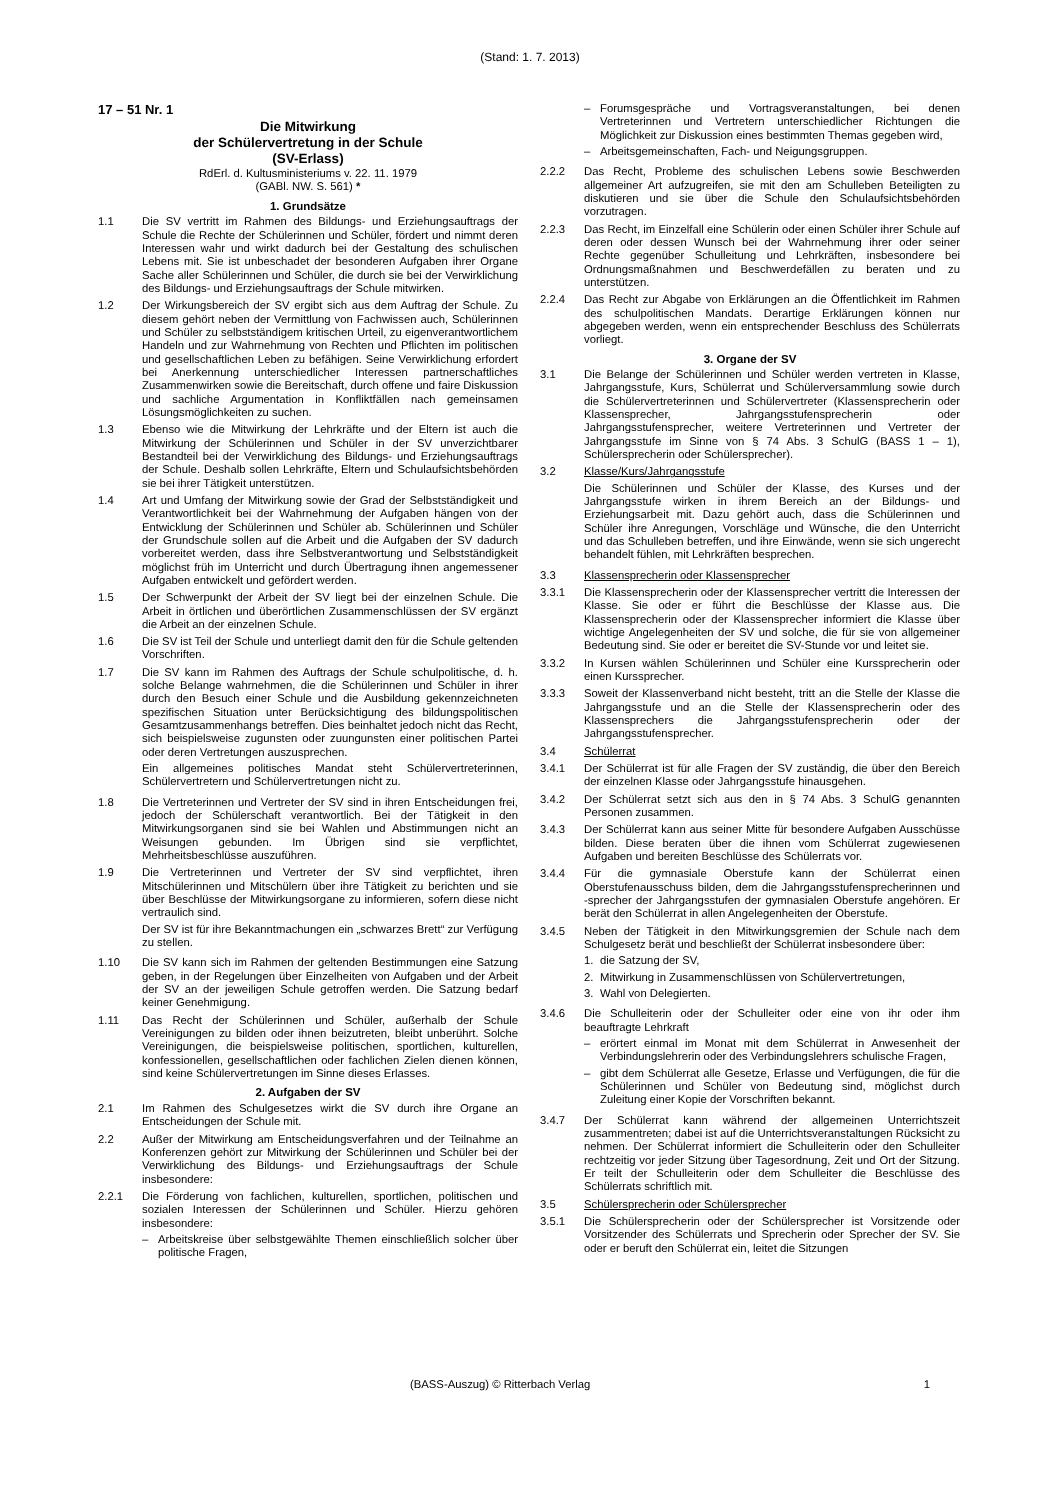(Stand: 1. 7. 2013)
17 – 51 Nr. 1
Die Mitwirkung
der Schülervertretung in der Schule
(SV-Erlass)
RdErl. d. Kultusministeriums v. 22. 11. 1979
(GABl. NW. S. 561) *
1. Grundsätze
1.1 Die SV vertritt im Rahmen des Bildungs- und Erziehungsauftrags der Schule die Rechte der Schülerinnen und Schüler, fördert und nimmt deren Interessen wahr und wirkt dadurch bei der Gestaltung des schulischen Lebens mit. Sie ist unbeschadet der besonderen Aufgaben ihrer Organe Sache aller Schülerinnen und Schüler, die durch sie bei der Verwirklichung des Bildungs- und Erziehungsauftrags der Schule mitwirken.
1.2 Der Wirkungsbereich der SV ergibt sich aus dem Auftrag der Schule. Zu diesem gehört neben der Vermittlung von Fachwissen auch, Schülerinnen und Schüler zu selbstständigem kritischen Urteil, zu eigenverantwortlichem Handeln und zur Wahrnehmung von Rechten und Pflichten im politischen und gesellschaftlichen Leben zu befähigen. Seine Verwirklichung erfordert bei Anerkennung unterschiedlicher Interessen partnerschaftliches Zusammenwirken sowie die Bereitschaft, durch offene und faire Diskussion und sachliche Argumentation in Konfliktfällen nach gemeinsamen Lösungsmöglichkeiten zu suchen.
1.3 Ebenso wie die Mitwirkung der Lehrkräfte und der Eltern ist auch die Mitwirkung der Schülerinnen und Schüler in der SV unverzichtbarer Bestandteil bei der Verwirklichung des Bildungs- und Erziehungsauftrags der Schule. Deshalb sollen Lehrkräfte, Eltern und Schulaufsichtsbehörden sie bei ihrer Tätigkeit unterstützen.
1.4 Art und Umfang der Mitwirkung sowie der Grad der Selbstständigkeit und Verantwortlichkeit bei der Wahrnehmung der Aufgaben hängen von der Entwicklung der Schülerinnen und Schüler ab. Schülerinnen und Schüler der Grundschule sollen auf die Arbeit und die Aufgaben der SV dadurch vorbereitet werden, dass ihre Selbstverantwortung und Selbstständigkeit möglichst früh im Unterricht und durch Übertragung ihnen angemessener Aufgaben entwickelt und gefördert werden.
1.5 Der Schwerpunkt der Arbeit der SV liegt bei der einzelnen Schule. Die Arbeit in örtlichen und überörtlichen Zusammenschlüssen der SV ergänzt die Arbeit an der einzelnen Schule.
1.6 Die SV ist Teil der Schule und unterliegt damit den für die Schule geltenden Vorschriften.
1.7 Die SV kann im Rahmen des Auftrags der Schule schulpolitische, d. h. solche Belange wahrnehmen, die die Schülerinnen und Schüler in ihrer durch den Besuch einer Schule und die Ausbildung gekennzeichneten spezifischen Situation unter Berücksichtigung des bildungspolitischen Gesamtzusammenhangs betreffen. Dies beinhaltet jedoch nicht das Recht, sich beispielsweise zugunsten oder zuungunsten einer politischen Partei oder deren Vertretungen auszusprechen.
Ein allgemeines politisches Mandat steht Schülervertreterinnen, Schülervertretern und Schülervertretungen nicht zu.
1.8 Die Vertreterinnen und Vertreter der SV sind in ihren Entscheidungen frei, jedoch der Schülerschaft verantwortlich. Bei der Tätigkeit in den Mitwirkungsorganen sind sie bei Wahlen und Abstimmungen nicht an Weisungen gebunden. Im Übrigen sind sie verpflichtet, Mehrheitsbeschlüsse auszuführen.
1.9 Die Vertreterinnen und Vertreter der SV sind verpflichtet, ihren Mitschülerinnen und Mitschülern über ihre Tätigkeit zu berichten und sie über Beschlüsse der Mitwirkungsorgane zu informieren, sofern diese nicht vertraulich sind.
Der SV ist für ihre Bekanntmachungen ein „schwarzes Brett“ zur Verfügung zu stellen.
1.10 Die SV kann sich im Rahmen der geltenden Bestimmungen eine Satzung geben, in der Regelungen über Einzelheiten von Aufgaben und der Arbeit der SV an der jeweiligen Schule getroffen werden. Die Satzung bedarf keiner Genehmigung.
1.11 Das Recht der Schülerinnen und Schüler, außerhalb der Schule Vereinigungen zu bilden oder ihnen beizutreten, bleibt unberührt. Solche Vereinigungen, die beispielsweise politischen, sportlichen, kulturellen, konfessionellen, gesellschaftlichen oder fachlichen Zielen dienen können, sind keine Schülervertretungen im Sinne dieses Erlasses.
2. Aufgaben der SV
2.1 Im Rahmen des Schulgesetzes wirkt die SV durch ihre Organe an Entscheidungen der Schule mit.
2.2 Außer der Mitwirkung am Entscheidungsverfahren und der Teilnahme an Konferenzen gehört zur Mitwirkung der Schülerinnen und Schüler bei der Verwirklichung des Bildungs- und Erziehungsauftrags der Schule insbesondere:
2.2.1 Die Förderung von fachlichen, kulturellen, sportlichen, politischen und sozialen Interessen der Schülerinnen und Schüler. Hierzu gehören insbesondere:
– Arbeitskreise über selbstgewählte Themen einschließlich solcher über politische Fragen,
– Forumsgespräche und Vortragsveranstaltungen, bei denen Vertreterinnen und Vertretern unterschiedlicher Richtungen die Möglichkeit zur Diskussion eines bestimmten Themas gegeben wird,
– Arbeitsgemeinschaften, Fach- und Neigungsgruppen.
2.2.2 Das Recht, Probleme des schulischen Lebens sowie Beschwerden allgemeiner Art aufzugreifen, sie mit den am Schulleben Beteiligten zu diskutieren und sie über die Schule den Schulaufsichtsbehörden vorzutragen.
2.2.3 Das Recht, im Einzelfall eine Schülerin oder einen Schüler ihrer Schule auf deren oder dessen Wunsch bei der Wahrnehmung ihrer oder seiner Rechte gegenüber Schulleitung und Lehrkräften, insbesondere bei Ordnungsmaßnahmen und Beschwerdefällen zu beraten und zu unterstützen.
2.2.4 Das Recht zur Abgabe von Erklärungen an die Öffentlichkeit im Rahmen des schulpolitischen Mandats. Derartige Erklärungen können nur abgegeben werden, wenn ein entsprechender Beschluss des Schülerrats vorliegt.
3. Organe der SV
3.1 Die Belange der Schülerinnen und Schüler werden vertreten in Klasse, Jahrgangsstufe, Kurs, Schülerrat und Schülerversammlung sowie durch die Schülervertreterinnen und Schülervertreter (Klassensprecherin oder Klassensprecher, Jahrgangsstufensprecherin oder Jahrgangsstufensprecher, weitere Vertreterinnen und Vertreter der Jahrgangsstufe im Sinne von § 74 Abs. 3 SchulG (BASS 1 – 1), Schülersprecherin oder Schülersprecher).
3.2 Klasse/Kurs/Jahrgangsstufe
Die Schülerinnen und Schüler der Klasse, des Kurses und der Jahrgangsstufe wirken in ihrem Bereich an der Bildungs- und Erziehungsarbeit mit. Dazu gehört auch, dass die Schülerinnen und Schüler ihre Anregungen, Vorschläge und Wünsche, die den Unterricht und das Schulleben betreffen, und ihre Einwände, wenn sie sich ungerecht behandelt fühlen, mit Lehrkräften besprechen.
3.3 Klassensprecherin oder Klassensprecher
3.3.1 Die Klassensprecherin oder der Klassensprecher vertritt die Interessen der Klasse. Sie oder er führt die Beschlüsse der Klasse aus. Die Klassensprecherin oder der Klassensprecher informiert die Klasse über wichtige Angelegenheiten der SV und solche, die für sie von allgemeiner Bedeutung sind. Sie oder er bereitet die SV-Stunde vor und leitet sie.
3.3.2 In Kursen wählen Schülerinnen und Schüler eine Kurssprecherin oder einen Kurssprecher.
3.3.3 Soweit der Klassenverband nicht besteht, tritt an die Stelle der Klasse die Jahrgangsstufe und an die Stelle der Klassensprecherin oder des Klassensprechers die Jahrgangsstufensprecherin oder der Jahrgangsstufensprecher.
3.4 Schülerrat
3.4.1 Der Schülerrat ist für alle Fragen der SV zuständig, die über den Bereich der einzelnen Klasse oder Jahrgangsstufe hinausgehen.
3.4.2 Der Schülerrat setzt sich aus den in § 74 Abs. 3 SchulG genannten Personen zusammen.
3.4.3 Der Schülerrat kann aus seiner Mitte für besondere Aufgaben Ausschüsse bilden. Diese beraten über die ihnen vom Schülerrat zugewiesenen Aufgaben und bereiten Beschlüsse des Schülerrats vor.
3.4.4 Für die gymnasiale Oberstufe kann der Schülerrat einen Oberstufenausschuss bilden, dem die Jahrgangsstufensprecherinnen und -sprecher der Jahrgangsstufen der gymnasialen Oberstufe angehören. Er berät den Schülerrat in allen Angelegenheiten der Oberstufe.
3.4.5 Neben der Tätigkeit in den Mitwirkungsgremien der Schule nach dem Schulgesetz berät und beschließt der Schülerrat insbesondere über:
1. die Satzung der SV,
2. Mitwirkung in Zusammenschlüssen von Schülervertretungen,
3. Wahl von Delegierten.
3.4.6 Die Schulleiterin oder der Schulleiter oder eine von ihr oder ihm beauftragte Lehrkraft
– erörtert einmal im Monat mit dem Schülerrat in Anwesenheit der Verbindungslehrerin oder des Verbindungslehrers schulische Fragen,
– gibt dem Schülerrat alle Gesetze, Erlasse und Verfügungen, die für die Schülerinnen und Schüler von Bedeutung sind, möglichst durch Zuleitung einer Kopie der Vorschriften bekannt.
3.4.7 Der Schülerrat kann während der allgemeinen Unterrichtszeit zusammentreten; dabei ist auf die Unterrichtsveranstaltungen Rücksicht zu nehmen. Der Schülerrat informiert die Schulleiterin oder den Schulleiter rechtzeitig vor jeder Sitzung über Tagesordnung, Zeit und Ort der Sitzung. Er teilt der Schulleiterin oder dem Schulleiter die Beschlüsse des Schülerrats schriftlich mit.
3.5 Schülersprecherin oder Schülersprecher
3.5.1 Die Schülersprecherin oder der Schülersprecher ist Vorsitzende oder Vorsitzender des Schülerrats und Sprecherin oder Sprecher der SV. Sie oder er beruft den Schülerrat ein, leitet die Sitzungen
(BASS-Auszug) © Ritterbach Verlag 1